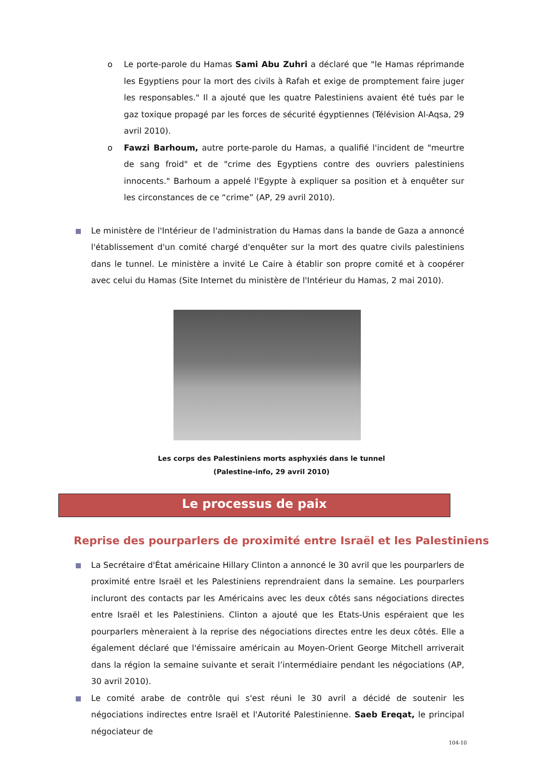o
Le porte-parole du Hamas Sami Abu Zuhri a déclaré que "le Hamas réprimande les Egyptiens pour la mort des civils à Rafah et exige de promptement faire juger les responsables." Il a ajouté que les quatre Palestiniens avaient été tués par le gaz toxique propagé par les forces de sécurité égyptiennes (Télévision Al-Aqsa, 29 avril 2010).
o
Fawzi Barhoum, autre porte-parole du Hamas, a qualifié l'incident de "meurtre de sang froid" et de "crime des Egyptiens contre des ouvriers palestiniens innocents." Barhoum a appelé l'Egypte à expliquer sa position et à enquêter sur les circonstances de ce “crime” (AP, 29 avril 2010).
Le ministère de l'Intérieur de l'administration du Hamas dans la bande de Gaza a annoncé l'établissement d'un comité chargé d'enquêter sur la mort des quatre civils palestiniens dans le tunnel. Le ministère a invité Le Caire à établir son propre comité et à coopérer avec celui du Hamas (Site Internet du ministère de l'Intérieur du Hamas, 2 mai 2010).
Les corps des Palestiniens morts asphyxiés dans le tunnel
(Palestine-info, 29 avril 2010)
Le processus de paix
Reprise des pourparlers de proximité entre Israël et les Palestiniens
La Secrétaire d'État américaine Hillary Clinton a annoncé le 30 avril que les pourparlers de proximité entre Israël et les Palestiniens reprendraient dans la semaine. Les pourparlers incluront des contacts par les Américains avec les deux côtés sans négociations directes entre Israël et les Palestiniens. Clinton a ajouté que les Etats-Unis espéraient que les pourparlers mèneraient à la reprise des négociations directes entre les deux côtés. Elle a également déclaré que l'émissaire américain au Moyen-Orient George Mitchell arriverait dans la région la semaine suivante et serait l’intermédiaire pendant les négociations (AP, 30 avril 2010).
Le comité arabe de contrôle qui s'est réuni le 30 avril a décidé de soutenir les négociations indirectes entre Israël et l'Autorité Palestinienne. Saeb Ereqat, le principal négociateur de
104-10